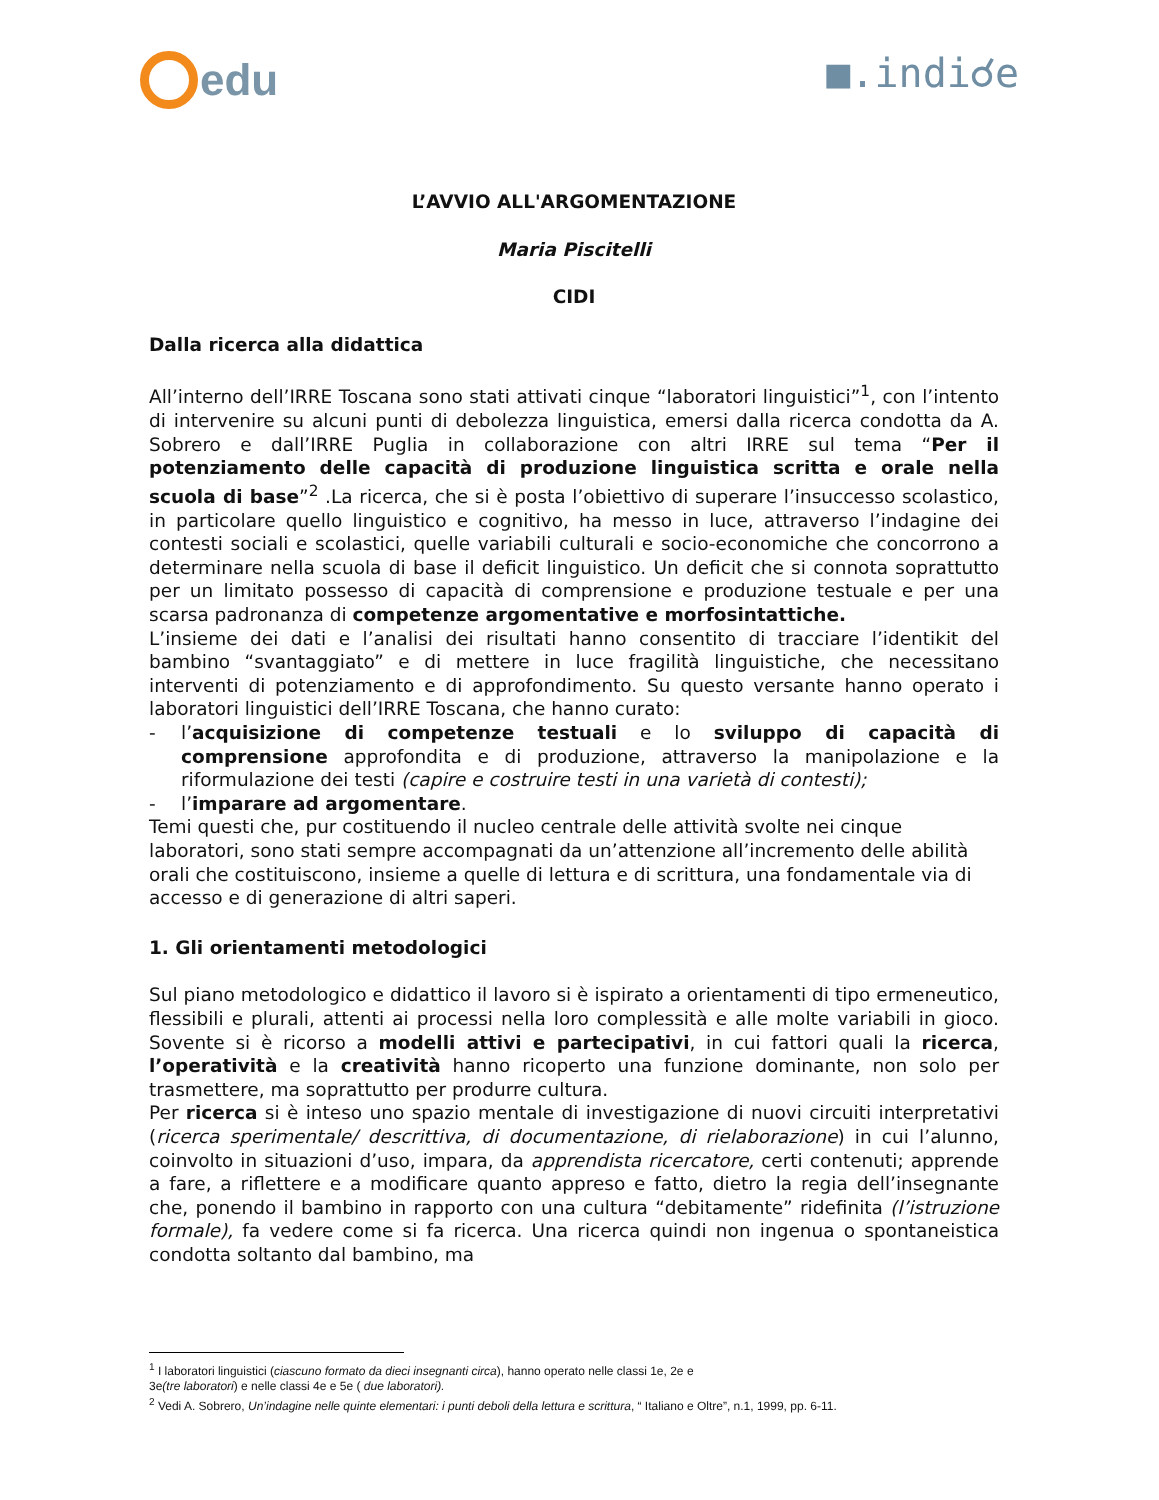edu
■.indi☌e
L’AVVIO ALL'ARGOMENTAZIONE
Maria Piscitelli
CIDI
Dalla ricerca alla didattica
All’interno dell’IRRE Toscana sono stati attivati cinque “laboratori linguistici”<sup>1</sup>, con l’intento di intervenire su alcuni punti di debolezza linguistica, emersi dalla ricerca condotta da A. Sobrero e dall’IRRE Puglia in collaborazione con altri IRRE sul tema “Per il potenziamento delle capacità di produzione linguistica scritta e orale nella scuola di base”<sup>2</sup> .La ricerca, che si è posta l’obiettivo di superare l’insuccesso scolastico, in particolare quello linguistico e cognitivo, ha messo in luce, attraverso l’indagine dei contesti sociali e scolastici, quelle variabili culturali e socio-economiche che concorrono a determinare nella scuola di base il deficit linguistico. Un deficit che si connota soprattutto per un limitato possesso di capacità di comprensione e produzione testuale e per una scarsa padronanza di competenze argomentative e morfosintattiche.
L’insieme dei dati e l’analisi dei risultati hanno consentito di tracciare l’identikit del bambino “svantaggiato” e di mettere in luce fragilità linguistiche, che necessitano interventi di potenziamento e di approfondimento. Su questo versante hanno operato i laboratori linguistici dell’IRRE Toscana, che hanno curato:
- l’acquisizione di competenze testuali e lo sviluppo di capacità di comprensione approfondita e di produzione, attraverso la manipolazione e la riformulazione dei testi (capire e costruire testi in una varietà di contesti);
- l’imparare ad argomentare.
Temi questi che, pur costituendo il nucleo centrale delle attività svolte nei cinque laboratori, sono stati sempre accompagnati da un’attenzione all’incremento delle abilità orali che costituiscono, insieme a quelle di lettura e di scrittura, una fondamentale via di accesso e di generazione di altri saperi.
1. Gli orientamenti metodologici
Sul piano metodologico e didattico il lavoro si è ispirato a orientamenti di tipo ermeneutico, flessibili e plurali, attenti ai processi nella loro complessità e alle molte variabili in gioco. Sovente si è ricorso a modelli attivi e partecipativi, in cui fattori quali la ricerca, l’operatività e la creatività hanno ricoperto una funzione dominante, non solo per trasmettere, ma soprattutto per produrre cultura.
Per ricerca si è inteso uno spazio mentale di investigazione di nuovi circuiti interpretativi (ricerca sperimentale/ descrittiva, di documentazione, di rielaborazione) in cui l’alunno, coinvolto in situazioni d’uso, impara, da apprendista ricercatore, certi contenuti; apprende a fare, a riflettere e a modificare quanto appreso e fatto, dietro la regia dell’insegnante che, ponendo il bambino in rapporto con una cultura “debitamente” ridefinita (l’istruzione formale), fa vedere come si fa ricerca. Una ricerca quindi non ingenua o spontaneistica condotta soltanto dal bambino, ma
<sup>1</sup> I laboratori linguistici (ciascuno formato da dieci insegnanti circa), hanno operato nelle classi 1e, 2e e
3e(tre laboratori) e nelle classi 4e e 5e ( due laboratori).
<sup>2</sup> Vedi A. Sobrero, Un’indagine nelle quinte elementari: i punti deboli della lettura e scrittura, “ Italiano e Oltre”, n.1, 1999, pp. 6-11.